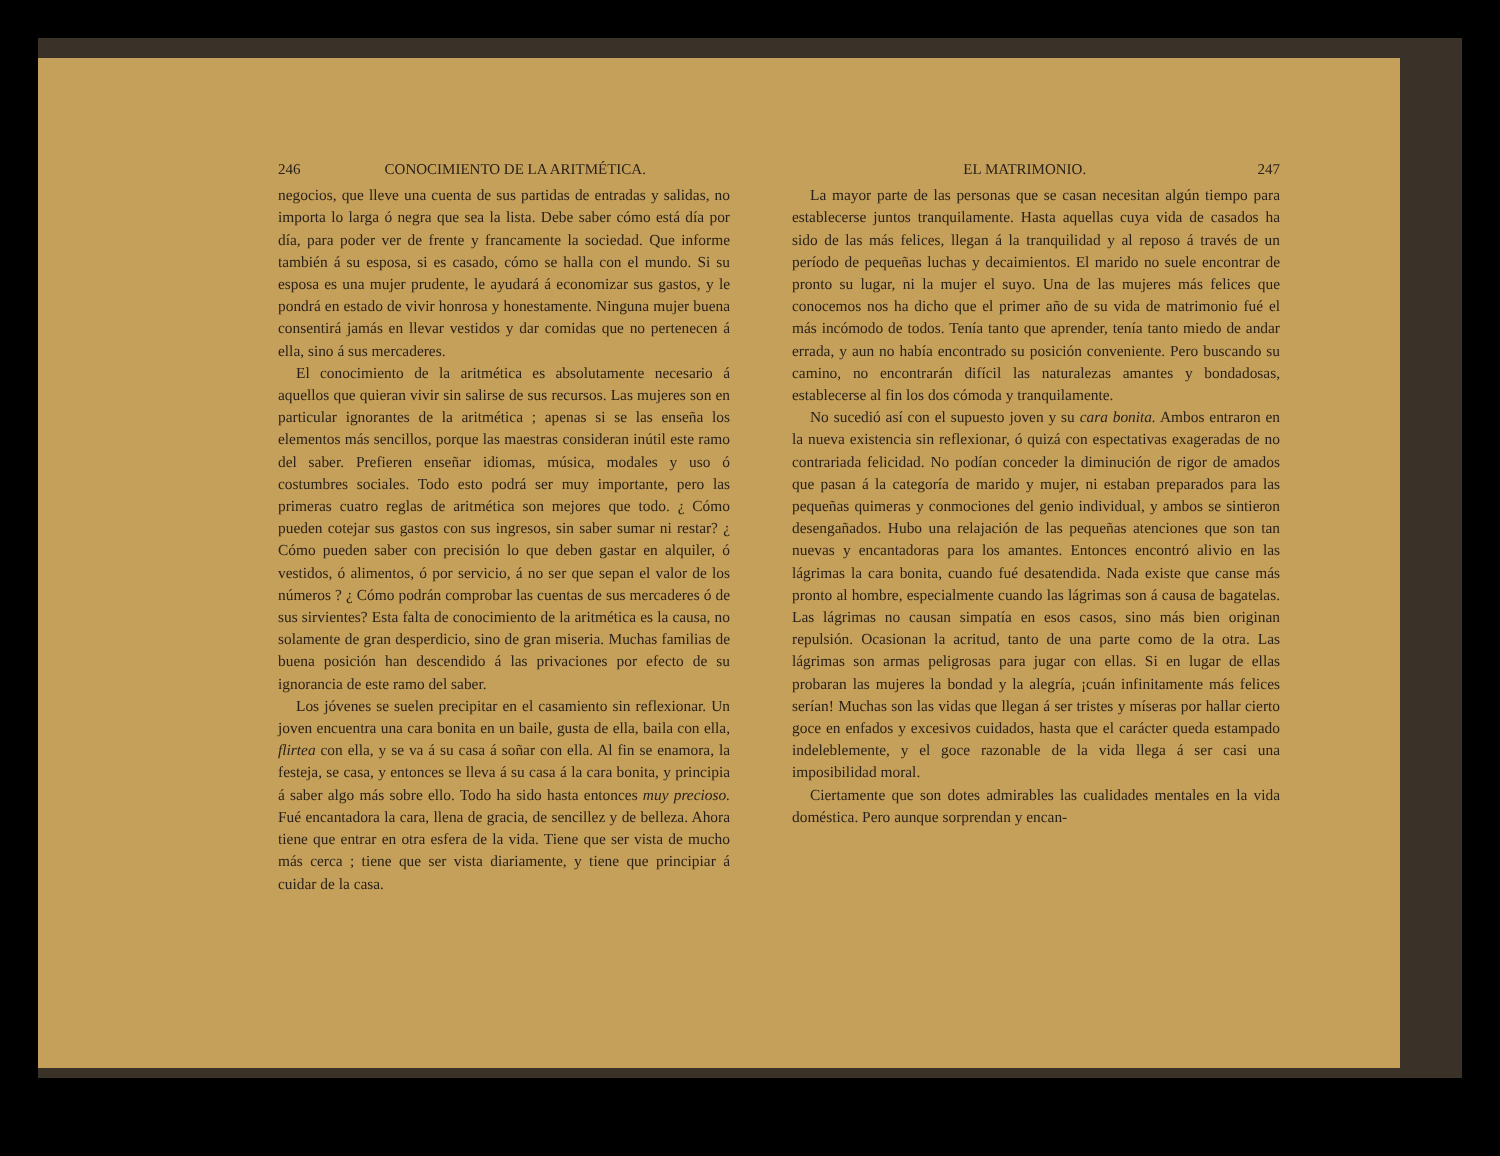246 CONOCIMIENTO DE LA ARITMÉTICA.
negocios, que lleve una cuenta de sus partidas de entradas y salidas, no importa lo larga ó negra que sea la lista. Debe saber cómo está día por día, para poder ver de frente y francamente la sociedad. Que informe también á su esposa, si es casado, cómo se halla con el mundo. Si su esposa es una mujer prudente, le ayudará á economizar sus gastos, y le pondrá en estado de vivir honrosa y honestamente. Ninguna mujer buena consentirá jamás en llevar vestidos y dar comidas que no pertenecen á ella, sino á sus mercaderes.
El conocimiento de la aritmética es absolutamente necesario á aquellos que quieran vivir sin salirse de sus recursos. Las mujeres son en particular ignorantes de la aritmética ; apenas si se las enseña los elementos más sencillos, porque las maestras consideran inútil este ramo del saber. Prefieren enseñar idiomas, música, modales y uso ó costumbres sociales. Todo esto podrá ser muy importante, pero las primeras cuatro reglas de aritmética son mejores que todo. ¿ Cómo pueden cotejar sus gastos con sus ingresos, sin saber sumar ni restar? ¿ Cómo pueden saber con precisión lo que deben gastar en alquiler, ó vestidos, ó alimentos, ó por servicio, á no ser que sepan el valor de los números ? ¿ Cómo podrán comprobar las cuentas de sus mercaderes ó de sus sirvientes? Esta falta de conocimiento de la aritmética es la causa, no solamente de gran desperdicio, sino de gran miseria. Muchas familias de buena posición han descendido á las privaciones por efecto de su ignorancia de este ramo del saber.
Los jóvenes se suelen precipitar en el casamiento sin reflexionar. Un joven encuentra una cara bonita en un baile, gusta de ella, baila con ella, flirtea con ella, y se va á su casa á soñar con ella. Al fin se enamora, la festeja, se casa, y entonces se lleva á su casa á la cara bonita, y principia á saber algo más sobre ello. Todo ha sido hasta entonces muy precioso. Fué encantadora la cara, llena de gracia, de sencillez y de belleza. Ahora tiene que entrar en otra esfera de la vida. Tiene que ser vista de mucho más cerca ; tiene que ser vista diariamente, y tiene que principiar á cuidar de la casa.
EL MATRIMONIO. 247
La mayor parte de las personas que se casan necesitan algún tiempo para establecerse juntos tranquilamente. Hasta aquellas cuya vida de casados ha sido de las más felices, llegan á la tranquilidad y al reposo á través de un período de pequeñas luchas y decaimientos. El marido no suele encontrar de pronto su lugar, ni la mujer el suyo. Una de las mujeres más felices que conocemos nos ha dicho que el primer año de su vida de matrimonio fué el más incómodo de todos. Tenía tanto que aprender, tenía tanto miedo de andar errada, y aun no había encontrado su posición conveniente. Pero buscando su camino, no encontrarán difícil las naturalezas amantes y bondadosas, establecerse al fin los dos cómoda y tranquilamente.
No sucedió así con el supuesto joven y su cara bonita. Ambos entraron en la nueva existencia sin reflexionar, ó quizá con espectativas exageradas de no contrariada felicidad. No podían conceder la diminución de rigor de amados que pasan á la categoría de marido y mujer, ni estaban preparados para las pequeñas quimeras y conmociones del genio individual, y ambos se sintieron desengañados. Hubo una relajación de las pequeñas atenciones que son tan nuevas y encantadoras para los amantes. Entonces encontró alivio en las lágrimas la cara bonita, cuando fué desatendida. Nada existe que canse más pronto al hombre, especialmente cuando las lágrimas son á causa de bagatelas. Las lágrimas no causan simpatía en esos casos, sino más bien originan repulsión. Ocasionan la acritud, tanto de una parte como de la otra. Las lágrimas son armas peligrosas para jugar con ellas. Si en lugar de ellas probaran las mujeres la bondad y la alegría, ¡cuán infinitamente más felices serían! Muchas son las vidas que llegan á ser tristes y míseras por hallar cierto goce en enfados y excesivos cuidados, hasta que el carácter queda estampado indeleblemente, y el goce razonable de la vida llega á ser casi una imposibilidad moral.
Ciertamente que son dotes admirables las cualidades mentales en la vida doméstica. Pero aunque sorprendan y encan-